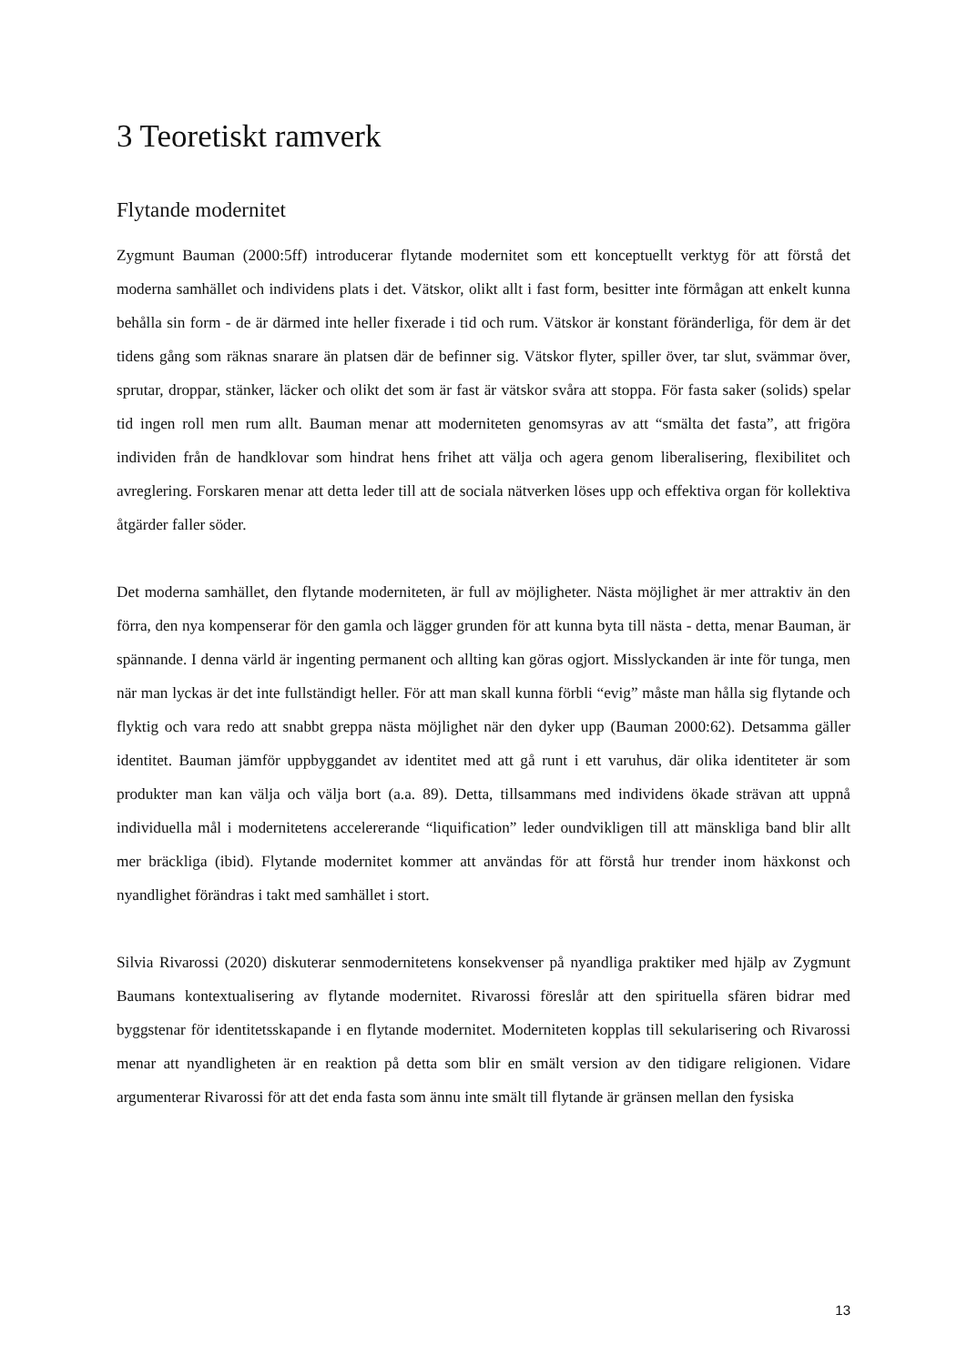3 Teoretiskt ramverk
Flytande modernitet
Zygmunt Bauman (2000:5ff) introducerar flytande modernitet som ett konceptuellt verktyg för att förstå det moderna samhället och individens plats i det. Vätskor, olikt allt i fast form, besitter inte förmågan att enkelt kunna behålla sin form - de är därmed inte heller fixerade i tid och rum. Vätskor är konstant föränderliga, för dem är det tidens gång som räknas snarare än platsen där de befinner sig. Vätskor flyter, spiller över, tar slut, svämmar över, sprutar, droppar, stänker, läcker och olikt det som är fast är vätskor svåra att stoppa. För fasta saker (solids) spelar tid ingen roll men rum allt. Bauman menar att moderniteten genomsyras av att “smälta det fasta”, att frigöra individen från de handklovar som hindrat hens frihet att välja och agera genom liberalisering, flexibilitet och avreglering. Forskaren menar att detta leder till att de sociala nätverken löses upp och effektiva organ för kollektiva åtgärder faller söder.
Det moderna samhället, den flytande moderniteten, är full av möjligheter. Nästa möjlighet är mer attraktiv än den förra, den nya kompenserar för den gamla och lägger grunden för att kunna byta till nästa - detta, menar Bauman, är spännande. I denna värld är ingenting permanent och allting kan göras ogjort. Misslyckanden är inte för tunga, men när man lyckas är det inte fullständigt heller. För att man skall kunna förbli “evig” måste man hålla sig flytande och flyktig och vara redo att snabbt greppa nästa möjlighet när den dyker upp (Bauman 2000:62). Detsamma gäller identitet. Bauman jämför uppbyggandet av identitet med att gå runt i ett varuhus, där olika identiteter är som produkter man kan välja och välja bort (a.a. 89). Detta, tillsammans med individens ökade strävan att uppnå individuella mål i modernitetens accelererande “liquification” leder oundvikligen till att mänskliga band blir allt mer bräckliga (ibid). Flytande modernitet kommer att användas för att förstå hur trender inom häxkonst och nyandlighet förändras i takt med samhället i stort.
Silvia Rivarossi (2020) diskuterar senmodernitetens konsekvenser på nyandliga praktiker med hjälp av Zygmunt Baumans kontextualisering av flytande modernitet. Rivarossi föreslår att den spirituella sfären bidrar med byggstenar för identitetsskapande i en flytande modernitet. Moderniteten kopplas till sekularisering och Rivarossi menar att nyandligheten är en reaktion på detta som blir en smält version av den tidigare religionen. Vidare argumenterar Rivarossi för att det enda fasta som ännu inte smält till flytande är gränsen mellan den fysiska
13